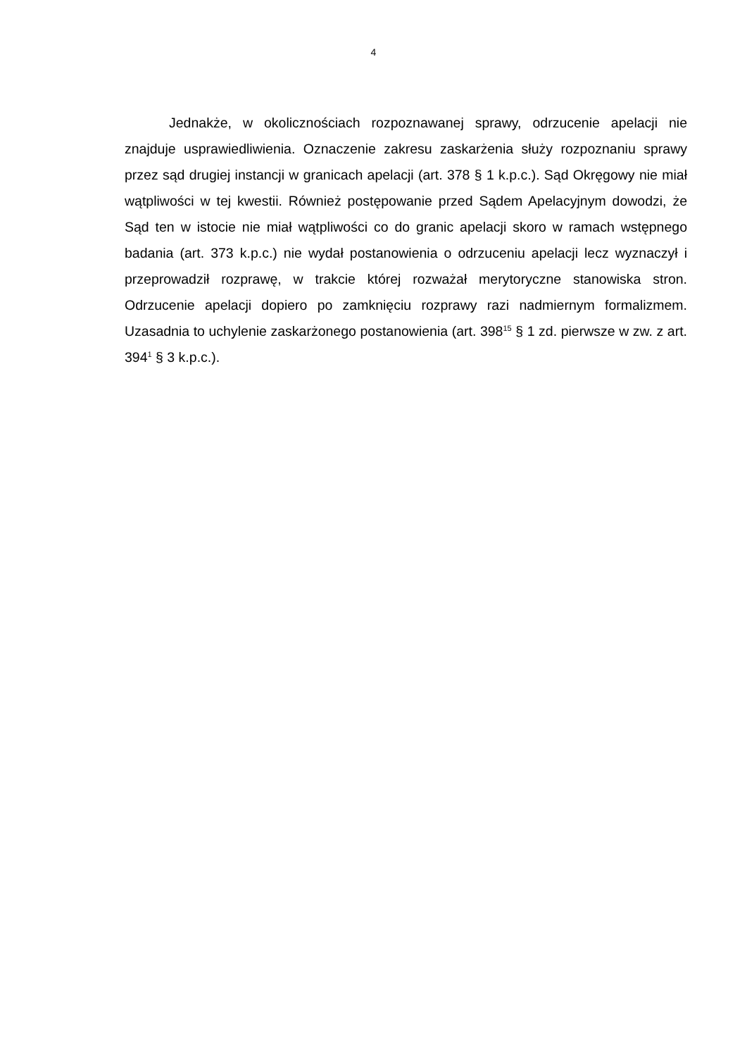4
Jednakże, w okolicznościach rozpoznawanej sprawy, odrzucenie apelacji nie znajduje usprawiedliwienia. Oznaczenie zakresu zaskarżenia służy rozpoznaniu sprawy przez sąd drugiej instancji w granicach apelacji (art. 378 § 1 k.p.c.). Sąd Okręgowy nie miał wątpliwości w tej kwestii. Również postępowanie przed Sądem Apelacyjnym dowodzi, że Sąd ten w istocie nie miał wątpliwości co do granic apelacji skoro w ramach wstępnego badania (art. 373 k.p.c.) nie wydał postanowienia o odrzuceniu apelacji lecz wyznaczył i przeprowadził rozprawę, w trakcie której rozważał merytoryczne stanowiska stron. Odrzucenie apelacji dopiero po zamknięciu rozprawy razi nadmiernym formalizmem. Uzasadnia to uchylenie zaskarżonego postanowienia (art. 398<sup>15</sup> § 1 zd. pierwsze w zw. z art. 394<sup>1</sup> § 3 k.p.c.).